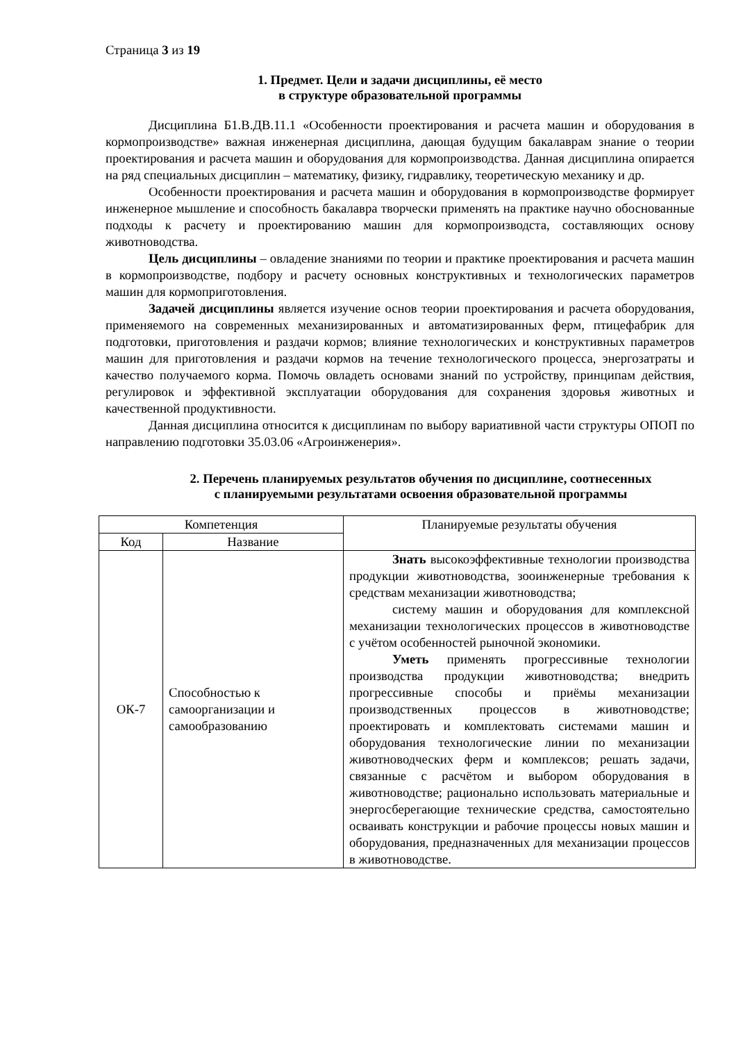Страница 3 из 19
1. Предмет. Цели и задачи дисциплины, её место
в структуре образовательной программы
Дисциплина Б1.В.ДВ.11.1 «Особенности проектирования и расчета машин и оборудования в кормопроизводстве» важная инженерная дисциплина, дающая будущим бакалаврам знание о теории проектирования и расчета машин и оборудования для кормопроизводства. Данная дисциплина опирается на ряд специальных дисциплин – математику, физику, гидравлику, теоретическую механику и др.
Особенности проектирования и расчета машин и оборудования в кормопроизводстве формирует инженерное мышление и способность бакалавра творчески применять на практике научно обоснованные подходы к расчету и проектированию машин для кормопроизводста, составляющих основу животноводства.
Цель дисциплины – овладение знаниями по теории и практике проектирования и расчета машин в кормопроизводстве, подбору и расчету основных конструктивных и технологических параметров машин для кормоприготовления.
Задачей дисциплины является изучение основ теории проектирования и расчета оборудования, применяемого на современных механизированных и автоматизированных ферм, птицефабрик для подготовки, приготовления и раздачи кормов; влияние технологических и конструктивных параметров машин для приготовления и раздачи кормов на течение технологического процесса, энергозатраты и качество получаемого корма. Помочь овладеть основами знаний по устройству, принципам действия, регулировок и эффективной эксплуатации оборудования для сохранения здоровья животных и качественной продуктивности.
Данная дисциплина относится к дисциплинам по выбору вариативной части структуры ОПОП по направлению подготовки 35.03.06 «Агроинженерия».
2. Перечень планируемых результатов обучения по дисциплине, соотнесенных
с планируемыми результатами освоения образовательной программы
| Компетенция | | Планируемые результаты обучения |
| --- | --- | --- |
| Код | Название | |
| ОК-7 | Способностью к самоорганизации и самообразованию | Знать высокоэффективные технологии производства продукции животноводства, зооинженерные требования к средствам механизации животноводства; систему машин и оборудования для комплексной механизации технологических процессов в животноводстве с учётом особенностей рыночной экономики. Уметь применять прогрессивные технологии производства продукции животноводства; внедрить прогрессивные способы и приёмы механизации производственных процессов в животноводстве; проектировать и комплектовать системами машин и оборудования технологические линии по механизации животноводческих ферм и комплексов; решать задачи, связанные с расчётом и выбором оборудования в животноводстве; рационально использовать материальные и энергосберегающие технические средства, самостоятельно осваивать конструкции и рабочие процессы новых машин и оборудования, предназначенных для механизации процессов в животноводстве. |